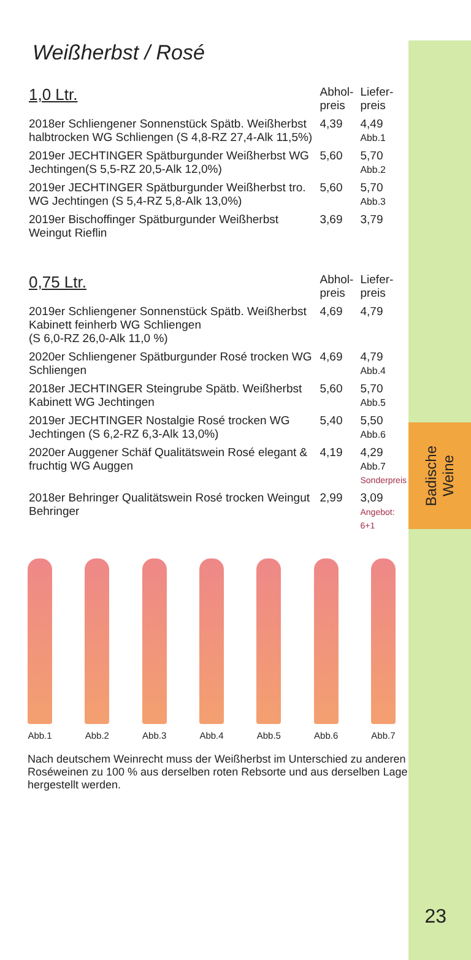Badische
Weine
23
Weißherbst / Rosé
| 1,0 Ltr. | Abhol- preis | Liefer- preis |
| --- | --- | --- |
| 2018er Schliengener Sonnenstück Spätb. Weißherbst halbtrocken WG Schliengen (S 4,8-RZ 27,4-Alk 11,5%) | 4,39 | 4,49 Abb.1 |
| 2019er JECHTINGER Spätburgunder Weißherbst WG Jechtingen(S 5,5-RZ 20,5-Alk 12,0%) | 5,60 | 5,70 Abb.2 |
| 2019er JECHTINGER Spätburgunder Weißherbst tro. WG Jechtingen (S 5,4-RZ 5,8-Alk 13,0%) | 5,60 | 5,70 Abb.3 |
| 2019er Bischoffinger Spätburgunder Weißherbst Weingut Rieflin | 3,69 | 3,79 |
| 0,75 Ltr. | Abhol- preis | Liefer- preis |
| 2019er Schliengener Sonnenstück Spätb. Weißherbst Kabinett feinherb WG Schliengen (S 6,0-RZ 26,0-Alk 11,0 %) | 4,69 | 4,79 |
| 2020er Schliengener Spätburgunder Rosé trocken WG Schliengen | 4,69 | 4,79 Abb.4 |
| 2018er JECHTINGER Steingrube Spätb. Weißherbst Kabinett WG Jechtingen | 5,60 | 5,70 Abb.5 |
| 2019er JECHTINGER Nostalgie Rosé trocken WG Jechtingen (S 6,2-RZ 6,3-Alk 13,0%) | 5,40 | 5,50 Abb.6 |
| 2020er Auggener Schäf Qualitätswein Rosé elegant & fruchtig WG Auggen | 4,19 | 4,29 Abb.7 Sonderpreis |
| 2018er Behringer Qualitätswein Rosé trocken Weingut Behringer | 2,99 | 3,09 Angebot: 6+1 |
Abb.1 Abb.2 Abb.3 Abb.4 Abb.5 Abb.6 Abb.7
Nach deutschem Weinrecht muss der Weißherbst im Unterschied zu anderen Roséweinen zu 100 % aus derselben roten Rebsorte und aus derselben Lage hergestellt werden.